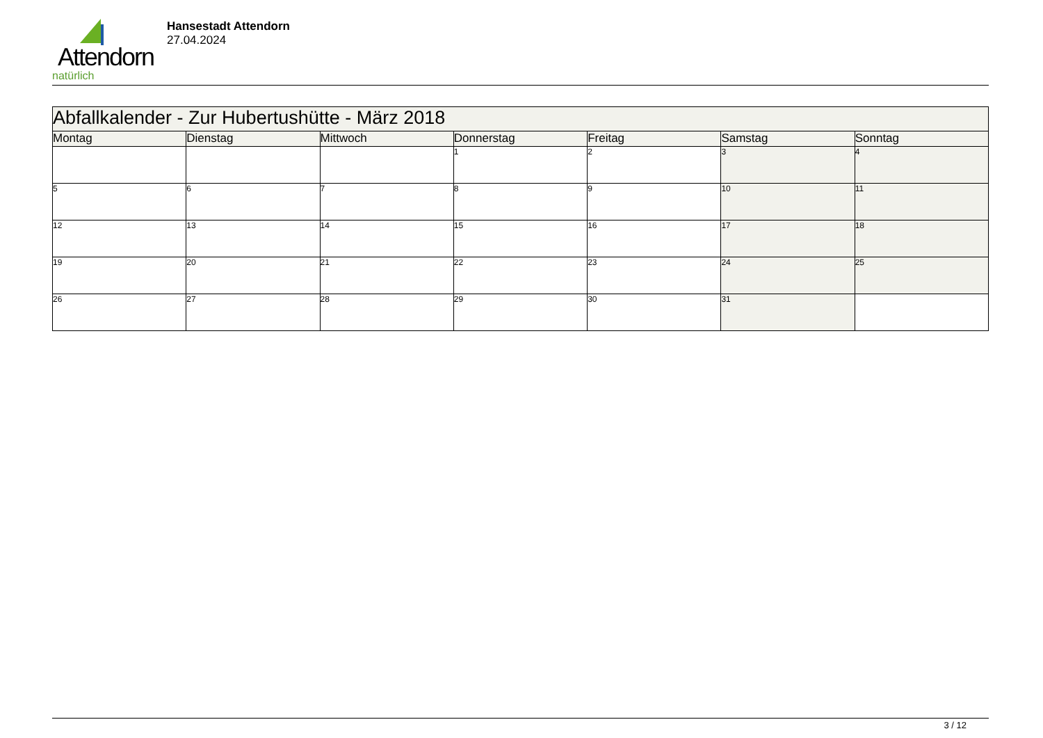Attendorn
natürlich
Hansestadt Attendorn
27.04.2024
| Abfallkalender - Zur Hubertushütte - März 2018 | | | | | | |
| Montag | Dienstag | Mittwoch | Donnerstag | Freitag | Samstag | Sonntag |
| | | | 1 | 2 | 3 | 4 |
| 5 | 6 | 7 | 8 | 9 | 10 | 11 |
| 12 | 13 | 14 | 15 | 16 | 17 | 18 |
| 19 | 20 | 21 | 22 | 23 | 24 | 25 |
| 26 | 27 | 28 | 29 | 30 | 31 | |
3 / 12